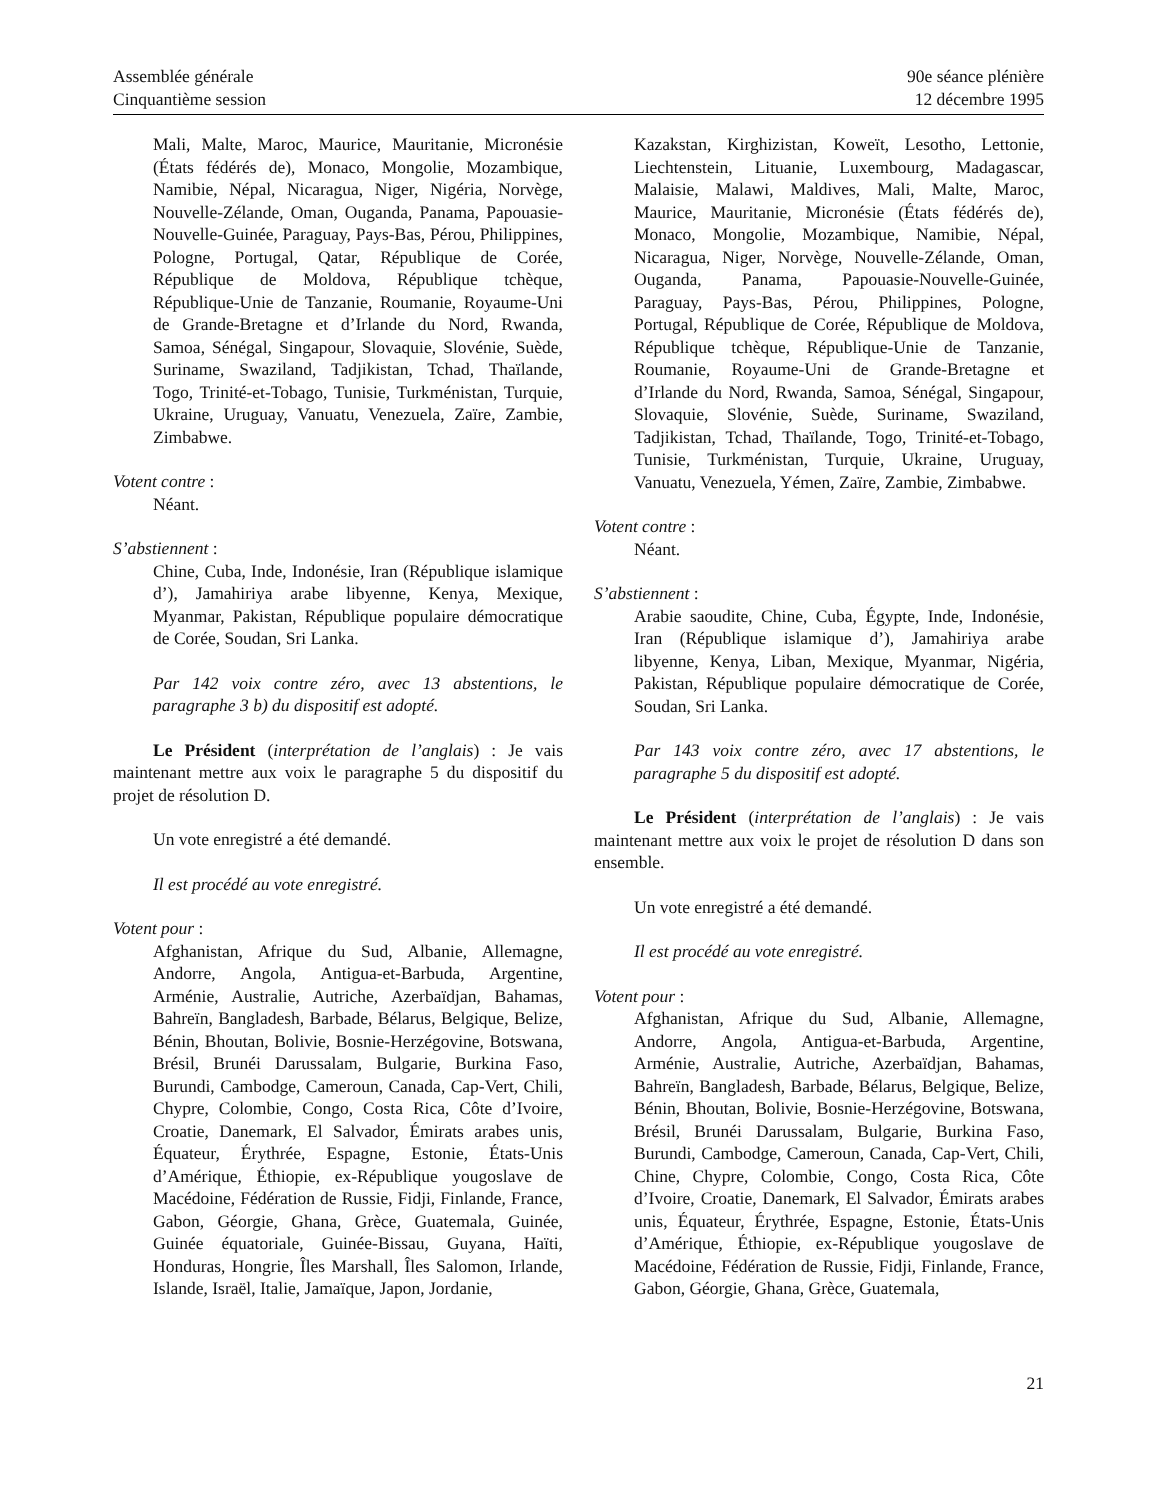Assemblée générale
Cinquantième session
90e séance plénière
12 décembre 1995
Mali, Malte, Maroc, Maurice, Mauritanie, Micronésie (États fédérés de), Monaco, Mongolie, Mozambique, Namibie, Népal, Nicaragua, Niger, Nigéria, Norvège, Nouvelle-Zélande, Oman, Ouganda, Panama, Papouasie-Nouvelle-Guinée, Paraguay, Pays-Bas, Pérou, Philippines, Pologne, Portugal, Qatar, République de Corée, République de Moldova, République tchèque, République-Unie de Tanzanie, Roumanie, Royaume-Uni de Grande-Bretagne et d’Irlande du Nord, Rwanda, Samoa, Sénégal, Singapour, Slovaquie, Slovénie, Suède, Suriname, Swaziland, Tadjikistan, Tchad, Thaïlande, Togo, Trinité-et-Tobago, Tunisie, Turkménistan, Turquie, Ukraine, Uruguay, Vanuatu, Venezuela, Zaïre, Zambie, Zimbabwe.
Votent contre :
Néant.
S’abstiennent :
Chine, Cuba, Inde, Indonésie, Iran (République islamique d’), Jamahiriya arabe libyenne, Kenya, Mexique, Myanmar, Pakistan, République populaire démocratique de Corée, Soudan, Sri Lanka.
Par 142 voix contre zéro, avec 13 abstentions, le paragraphe 3 b) du dispositif est adopté.
Le Président (interprétation de l’anglais) : Je vais maintenant mettre aux voix le paragraphe 5 du dispositif du projet de résolution D.
Un vote enregistré a été demandé.
Il est procédé au vote enregistré.
Votent pour :
Afghanistan, Afrique du Sud, Albanie, Allemagne, Andorre, Angola, Antigua-et-Barbuda, Argentine, Arménie, Australie, Autriche, Azerbaïdjan, Bahamas, Bahreïn, Bangladesh, Barbade, Bélarus, Belgique, Belize, Bénin, Bhoutan, Bolivie, Bosnie-Herzégovine, Botswana, Brésil, Brunéi Darussalam, Bulgarie, Burkina Faso, Burundi, Cambodge, Cameroun, Canada, Cap-Vert, Chili, Chypre, Colombie, Congo, Costa Rica, Côte d’Ivoire, Croatie, Danemark, El Salvador, Émirats arabes unis, Équateur, Érythrée, Espagne, Estonie, États-Unis d’Amérique, Éthiopie, ex-République yougoslave de Macédoine, Fédération de Russie, Fidji, Finlande, France, Gabon, Géorgie, Ghana, Grèce, Guatemala, Guinée, Guinée équatoriale, Guinée-Bissau, Guyana, Haïti, Honduras, Hongrie, Îles Marshall, Îles Salomon, Irlande, Islande, Israël, Italie, Jamaïque, Japon, Jordanie,
Kazakstan, Kirghizistan, Koweït, Lesotho, Lettonie, Liechtenstein, Lituanie, Luxembourg, Madagascar, Malaisie, Malawi, Maldives, Mali, Malte, Maroc, Maurice, Mauritanie, Micronésie (États fédérés de), Monaco, Mongolie, Mozambique, Namibie, Népal, Nicaragua, Niger, Norvège, Nouvelle-Zélande, Oman, Ouganda, Panama, Papouasie-Nouvelle-Guinée, Paraguay, Pays-Bas, Pérou, Philippines, Pologne, Portugal, République de Corée, République de Moldova, République tchèque, République-Unie de Tanzanie, Roumanie, Royaume-Uni de Grande-Bretagne et d’Irlande du Nord, Rwanda, Samoa, Sénégal, Singapour, Slovaquie, Slovénie, Suède, Suriname, Swaziland, Tadjikistan, Tchad, Thaïlande, Togo, Trinité-et-Tobago, Tunisie, Turkménistan, Turquie, Ukraine, Uruguay, Vanuatu, Venezuela, Yémen, Zaïre, Zambie, Zimbabwe.
Votent contre :
Néant.
S’abstiennent :
Arabie saoudite, Chine, Cuba, Égypte, Inde, Indonésie, Iran (République islamique d’), Jamahiriya arabe libyenne, Kenya, Liban, Mexique, Myanmar, Nigéria, Pakistan, République populaire démocratique de Corée, Soudan, Sri Lanka.
Par 143 voix contre zéro, avec 17 abstentions, le paragraphe 5 du dispositif est adopté.
Le Président (interprétation de l’anglais) : Je vais maintenant mettre aux voix le projet de résolution D dans son ensemble.
Un vote enregistré a été demandé.
Il est procédé au vote enregistré.
Votent pour :
Afghanistan, Afrique du Sud, Albanie, Allemagne, Andorre, Angola, Antigua-et-Barbuda, Argentine, Arménie, Australie, Autriche, Azerbaïdjan, Bahamas, Bahreïn, Bangladesh, Barbade, Bélarus, Belgique, Belize, Bénin, Bhoutan, Bolivie, Bosnie-Herzégovine, Botswana, Brésil, Brunéi Darussalam, Bulgarie, Burkina Faso, Burundi, Cambodge, Cameroun, Canada, Cap-Vert, Chili, Chine, Chypre, Colombie, Congo, Costa Rica, Côte d’Ivoire, Croatie, Danemark, El Salvador, Émirats arabes unis, Équateur, Érythrée, Espagne, Estonie, États-Unis d’Amérique, Éthiopie, ex-République yougoslave de Macédoine, Fédération de Russie, Fidji, Finlande, France, Gabon, Géorgie, Ghana, Grèce, Guatemala,
21